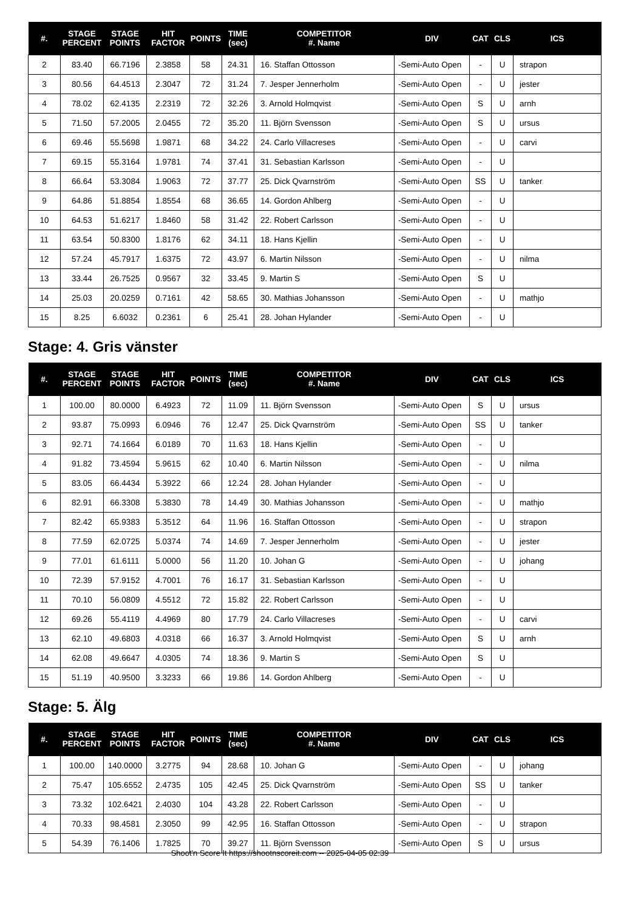| #. | STAGE PERCENT | STAGE POINTS | HIT FACTOR | POINTS | TIME (sec) | COMPETITOR #. Name | DIV | CAT | CLS | ICS |
| --- | --- | --- | --- | --- | --- | --- | --- | --- | --- | --- |
| 2 | 83.40 | 66.7196 | 2.3858 | 58 | 24.31 | 16. Staffan Ottosson | -Semi-Auto Open | - | U | strapon |
| 3 | 80.56 | 64.4513 | 2.3047 | 72 | 31.24 | 7. Jesper Jennerholm | -Semi-Auto Open | - | U | jester |
| 4 | 78.02 | 62.4135 | 2.2319 | 72 | 32.26 | 3. Arnold Holmqvist | -Semi-Auto Open | S | U | arnh |
| 5 | 71.50 | 57.2005 | 2.0455 | 72 | 35.20 | 11. Björn Svensson | -Semi-Auto Open | S | U | ursus |
| 6 | 69.46 | 55.5698 | 1.9871 | 68 | 34.22 | 24. Carlo Villacreses | -Semi-Auto Open | - | U | carvi |
| 7 | 69.15 | 55.3164 | 1.9781 | 74 | 37.41 | 31. Sebastian Karlsson | -Semi-Auto Open | - | U | |
| 8 | 66.64 | 53.3084 | 1.9063 | 72 | 37.77 | 25. Dick Qvarnström | -Semi-Auto Open | SS | U | tanker |
| 9 | 64.86 | 51.8854 | 1.8554 | 68 | 36.65 | 14. Gordon Ahlberg | -Semi-Auto Open | - | U | |
| 10 | 64.53 | 51.6217 | 1.8460 | 58 | 31.42 | 22. Robert Carlsson | -Semi-Auto Open | - | U | |
| 11 | 63.54 | 50.8300 | 1.8176 | 62 | 34.11 | 18. Hans Kjellin | -Semi-Auto Open | - | U | |
| 12 | 57.24 | 45.7917 | 1.6375 | 72 | 43.97 | 6. Martin Nilsson | -Semi-Auto Open | - | U | nilma |
| 13 | 33.44 | 26.7525 | 0.9567 | 32 | 33.45 | 9. Martin S | -Semi-Auto Open | S | U | |
| 14 | 25.03 | 20.0259 | 0.7161 | 42 | 58.65 | 30. Mathias Johansson | -Semi-Auto Open | - | U | mathjo |
| 15 | 8.25 | 6.6032 | 0.2361 | 6 | 25.41 | 28. Johan Hylander | -Semi-Auto Open | - | U | |
Stage: 4. Gris vänster
| #. | STAGE PERCENT | STAGE POINTS | HIT FACTOR | POINTS | TIME (sec) | COMPETITOR #. Name | DIV | CAT | CLS | ICS |
| --- | --- | --- | --- | --- | --- | --- | --- | --- | --- | --- |
| 1 | 100.00 | 80.0000 | 6.4923 | 72 | 11.09 | 11. Björn Svensson | -Semi-Auto Open | S | U | ursus |
| 2 | 93.87 | 75.0993 | 6.0946 | 76 | 12.47 | 25. Dick Qvarnström | -Semi-Auto Open | SS | U | tanker |
| 3 | 92.71 | 74.1664 | 6.0189 | 70 | 11.63 | 18. Hans Kjellin | -Semi-Auto Open | - | U | |
| 4 | 91.82 | 73.4594 | 5.9615 | 62 | 10.40 | 6. Martin Nilsson | -Semi-Auto Open | - | U | nilma |
| 5 | 83.05 | 66.4434 | 5.3922 | 66 | 12.24 | 28. Johan Hylander | -Semi-Auto Open | - | U | |
| 6 | 82.91 | 66.3308 | 5.3830 | 78 | 14.49 | 30. Mathias Johansson | -Semi-Auto Open | - | U | mathjo |
| 7 | 82.42 | 65.9383 | 5.3512 | 64 | 11.96 | 16. Staffan Ottosson | -Semi-Auto Open | - | U | strapon |
| 8 | 77.59 | 62.0725 | 5.0374 | 74 | 14.69 | 7. Jesper Jennerholm | -Semi-Auto Open | - | U | jester |
| 9 | 77.01 | 61.6111 | 5.0000 | 56 | 11.20 | 10. Johan G | -Semi-Auto Open | - | U | johang |
| 10 | 72.39 | 57.9152 | 4.7001 | 76 | 16.17 | 31. Sebastian Karlsson | -Semi-Auto Open | - | U | |
| 11 | 70.10 | 56.0809 | 4.5512 | 72 | 15.82 | 22. Robert Carlsson | -Semi-Auto Open | - | U | |
| 12 | 69.26 | 55.4119 | 4.4969 | 80 | 17.79 | 24. Carlo Villacreses | -Semi-Auto Open | - | U | carvi |
| 13 | 62.10 | 49.6803 | 4.0318 | 66 | 16.37 | 3. Arnold Holmqvist | -Semi-Auto Open | S | U | arnh |
| 14 | 62.08 | 49.6647 | 4.0305 | 74 | 18.36 | 9. Martin S | -Semi-Auto Open | S | U | |
| 15 | 51.19 | 40.9500 | 3.3233 | 66 | 19.86 | 14. Gordon Ahlberg | -Semi-Auto Open | - | U | |
Stage: 5. Älg
| #. | STAGE PERCENT | STAGE POINTS | HIT FACTOR | POINTS | TIME (sec) | COMPETITOR #. Name | DIV | CAT | CLS | ICS |
| --- | --- | --- | --- | --- | --- | --- | --- | --- | --- | --- |
| 1 | 100.00 | 140.0000 | 3.2775 | 94 | 28.68 | 10. Johan G | -Semi-Auto Open | - | U | johang |
| 2 | 75.47 | 105.6552 | 2.4735 | 105 | 42.45 | 25. Dick Qvarnström | -Semi-Auto Open | SS | U | tanker |
| 3 | 73.32 | 102.6421 | 2.4030 | 104 | 43.28 | 22. Robert Carlsson | -Semi-Auto Open | - | U | |
| 4 | 70.33 | 98.4581 | 2.3050 | 99 | 42.95 | 16. Staffan Ottosson | -Semi-Auto Open | - | U | strapon |
| 5 | 54.39 | 76.1406 | 1.7825 | 70 | 39.27 | 11. Björn Svensson | -Semi-Auto Open | S | U | ursus |
Shoot'n Score It https://shootnscoreit.com -- 2025-04-05 02:39